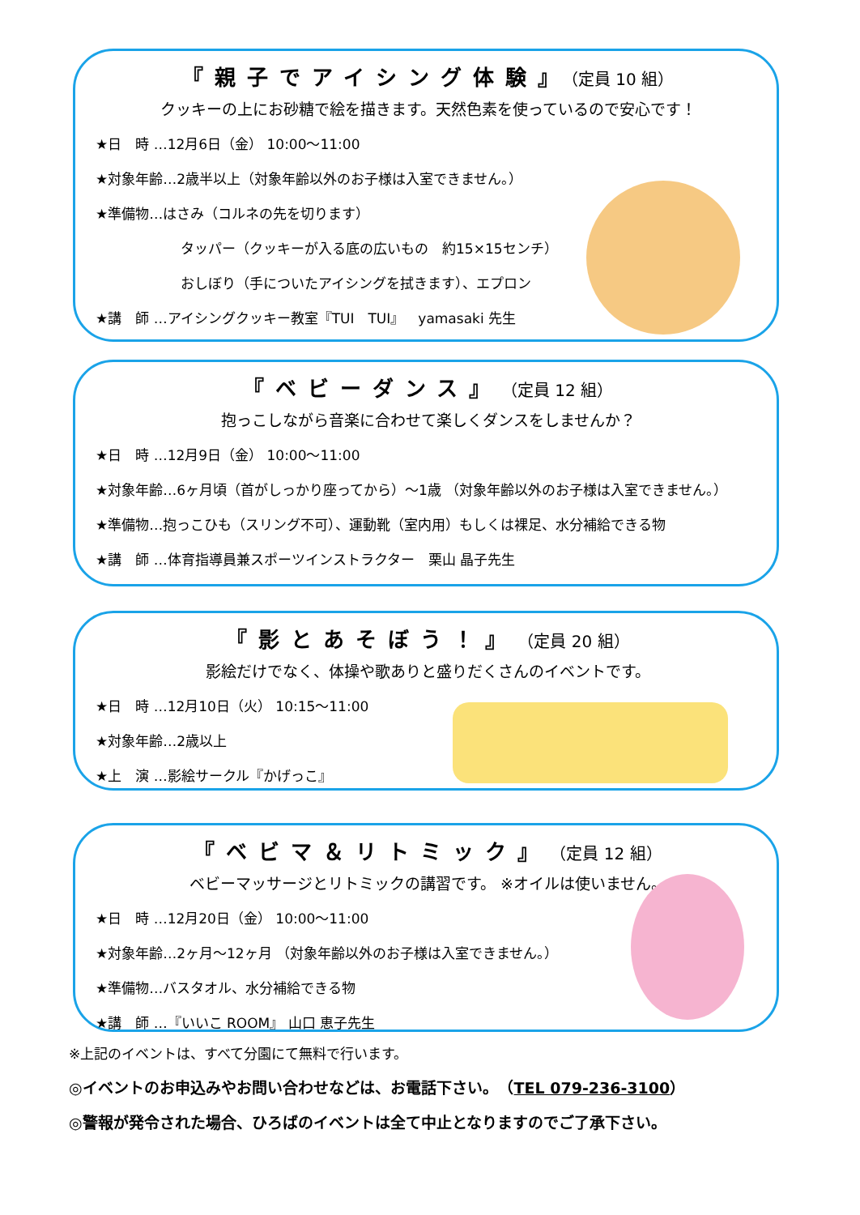『親子でアイシング体験』（定員 10 組）
クッキーの上にお砂糖で絵を描きます。天然色素を使っているので安心です！
★日　時 …12月6日（金） 10:00～11:00
★対象年齢…2歳半以上（対象年齢以外のお子様は入室できません。）
★準備物…はさみ（コルネの先を切ります）
タッパー（クッキーが入る底の広いもの　約15×15センチ）
おしぼり（手についたアイシングを拭きます）、エプロン
★講　師 …アイシングクッキー教室『TUI　TUI』　yamasaki 先生
『ベビーダンス』（定員 12 組）
抱っこしながら音楽に合わせて楽しくダンスをしませんか？
★日　時 …12月9日（金） 10:00～11:00
★対象年齢…6ヶ月頃（首がしっかり座ってから）～1歳 （対象年齢以外のお子様は入室できません。）
★準備物…抱っこひも（スリング不可）、運動靴（室内用）もしくは裸足、水分補給できる物
★講　師 …体育指導員兼スポーツインストラクター　栗山 晶子先生
『影とあそぼう！』（定員 20 組）
影絵だけでなく、体操や歌ありと盛りだくさんのイベントです。
★日　時 …12月10日（火） 10:15～11:00
★対象年齢…2歳以上
★上　演 …影絵サークル『かげっこ』
『ベビマ＆リトミック』（定員 12 組）
ベビーマッサージとリトミックの講習です。 ※オイルは使いません。
★日　時 …12月20日（金） 10:00～11:00
★対象年齢…2ヶ月～12ヶ月 （対象年齢以外のお子様は入室できません。）
★準備物…バスタオル、水分補給できる物
★講　師 …『いいこ ROOM』 山口 恵子先生
※上記のイベントは、すべて分園にて無料で行います。
◎イベントのお申込みやお問い合わせなどは、お電話下さい。　（TEL 079-236-3100）
◎警報が発令された場合、ひろばのイベントは全て中止となりますのでご了承下さい。